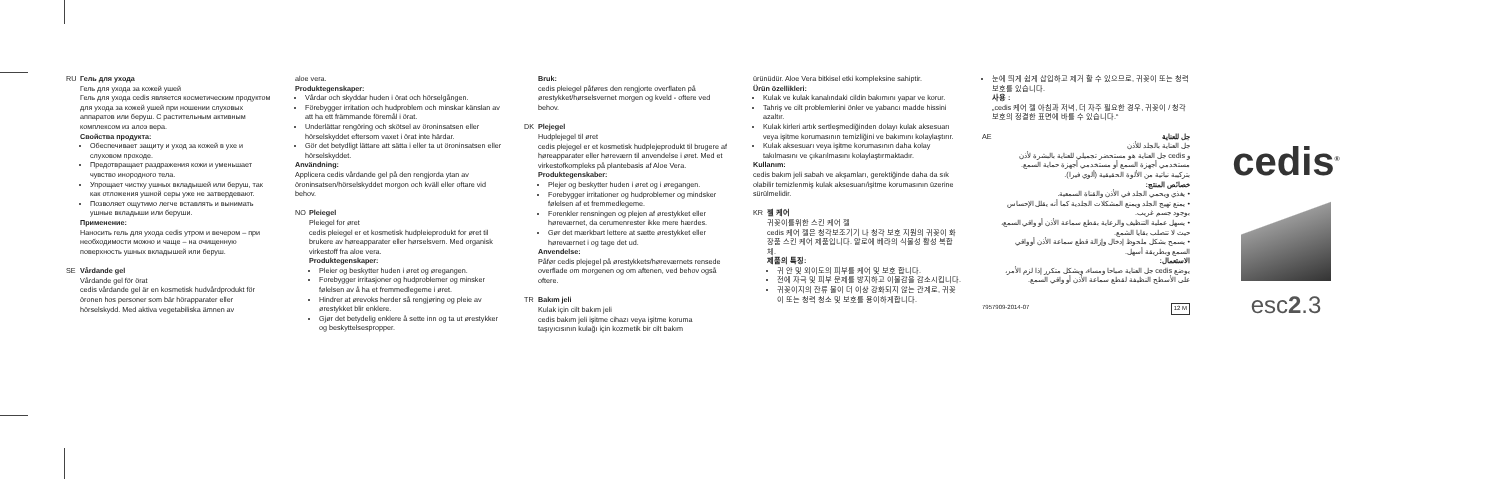RU Гель для ухода
Гель для ухода за кожей ушей
Гель для ухода cedis является косметическим продуктом для ухода за кожей ушей при ношении слуховых аппаратов или беруш. С растительным активным комплексом из алоэ вера.
Свойства продукта:
Обеспечивает защиту и уход за кожей в ухе и слуховом проходе.
Предотвращает раздражения кожи и уменьшает чувство инородного тела.
Упрощает чистку ушных вкладышей или беруш, так как отложения ушной серы уже не затвердевают.
Позволяет ощутимо легче вставлять и вынимать ушные вкладыши или беруши.
Применение:
Наносить гель для ухода cedis утром и вечером – при необходимости можно и чаще – на очищенную поверхность ушных вкладышей или беруш.
SE Vårdande gel
Vårdande gel för örat
cedis vårdande gel är en kosmetisk hudvårdprodukt för öronen hos personer som bär hörapparater eller hörselskydd. Med aktiva vegetabiliska ämnen av
aloe vera.
Produktegenskaper:
Vårdar och skyddar huden i örat och hörselgången.
Förebygger irritation och hudproblem och minskar känslan av att ha ett främmande föremål i örat.
Underlättar rengöring och skötsel av öroninsatsen eller hörselskyddet eftersom vaxet i örat inte härdar.
Gör det betydligt lättare att sätta i eller ta ut öroninsatsen eller hörselskyddet.
Användning:
Applicera cedis vårdande gel på den rengjorda ytan av öroninsatsen/hörselskyddet morgon och kväll eller oftare vid behov.
NO Pleiegel
Pleiegel for øret
cedis pleiegel er et kosmetisk hudpleieprodukt for øret til brukere av høreapparater eller hørselsvern. Med organisk virkestoff fra aloe vera.
Produktegenskaper:
Pleier og beskytter huden i øret og øregangen.
Forebygger irritasjoner og hudproblemer og minsker følelsen av å ha et fremmedlegeme i øret.
Hindrer at ørevoks herder så rengjøring og pleie av ørestykket blir enklere.
Gjør det betydelig enklere å sette inn og ta ut ørestykker og beskyttelsespropper.
Bruk:
cedis pleiegel påføres den rengjorte overflaten på ørestykket/hørselsvernet morgen og kveld - oftere ved behov.
DK Plejegel
Hudplejegel til øret
cedis plejegel er et kosmetisk hudplejeprodukt til brugere af høreapparater eller høreværn til anvendelse i øret. Med et virkestofkompleks på plantebasis af Aloe Vera.
Produktegenskaber:
Plejer og beskytter huden i øret og i øregangen.
Forebygger irritationer og hudproblemer og mindsker følelsen af et fremmedlegeme.
Forenkler rensningen og plejen af ørestykket eller hørevær­net, da cerumenrester ikke mere hærdes.
Gør det mærkbart lettere at sætte ørestykket eller hørevær­net i og tage det ud.
Anvendelse:
Påfør cedis plejegel på ørestykkets/hørevær­nets rensede overflade om morgenen og om aftenen, ved behov også oftere.
TR Bakım jeli
Kulak için cilt bakım jeli
cedis bakım jeli işitme cihazı veya işitme koruma taşıyıcısının kulağı için kozmetik bir cilt bakım
ürünüdür. Aloe Vera bitkisel etki kompleksine sahiptir.
Ürün özellikleri:
Kulak ve kulak kanalındaki cildin bakımını yapar ve korur.
Tahriş ve cilt problemlerini önler ve yabancı madde hissini azaltır.
Kulak kirleri artık sertleşmediğinden dolayı kulak aksesuarı veya işitme korumasının temizliğini ve bakımını kolaylaştırır.
Kulak aksesuarı veya işitme korumasının daha kolay takılmasını ve çıkarılmasını kolaylaştırmaktadır.
Kullanım:
cedis bakım jeli sabah ve akşamları, gerektiğinde daha da sık olabilir temizlenmiş kulak aksesuarı/işitme korumasının üzerine sürülmelidir.
KR 젤 케어
귀꽂이를위한 스킨 케어 젤
cedis 케어 젤은 청각보조기기 나 청각 보호 지원의 귀꽂이 화장품 스킨 케어 제품입니다. 알로에 베라의 식물성 활성 복합체.
제품의 특징:
귀 안 및 외이도의 피부를 케어 및 보호 합니다.
전에 자극 및 피부 문제를 방지하고 이물감을 감소시킵니다.
귀꽂이지의 잔류 물이 더 이상 강화되지 않는 관계로, 귀꽂이 또는 청력 청소 및 보호를 용이하게합니다.
눈에 띄게 쉽게 삽입하고 제거 할 수 있으므로, 귀꽂이 또는 청력 보호를 있습니다.
사용 :
„cedis 케어 젤 아침과 저녁, 더 자주 필요한 경우, 귀꽂이 / 청각 보호의 정결한 표면에 바를 수 있습니다.“
AE جل للعناية
جل العناية بالجلد للأذن
و cedis جل العناية هو مستحضر تجميلي للعناية بالبشرة لأذن مستخدمي أجهزة السمع أو مستخدمي أجهزة حماية السمع.
بتركيبة نباتية من الألوة الحقيقية (ألوي فيرا).
خصائص المنتج:
• يغذي ويحمي الجلد في الأذن والقناة السمعية.
• يمنع تهيج الجلد ويمنع المشكلات الجلدية كما أنه يقلل الإحساس بوجود جسم غريب.
• يسهل عملية التنظيف والرعاية بقطع سماعة الأذن أو واقي السمع، حيث لا تتصلب بقايا الشمع.
• يسمح بشكل ملحوظ إدخال وإزالة قطع سماعة الأذن أو واقي السمع وبطريقة أسهل.
الاستعمال:
يوضع cedis جل العناية صباحا ومساء، ويشكل متكرر إذا لزم الأمر، على الأسطح النظيفة لقطع سماعة الأذن أو واقي السمع.
7957909-2014-07 12 M
cedis<sup>®</sup>
esc2.3